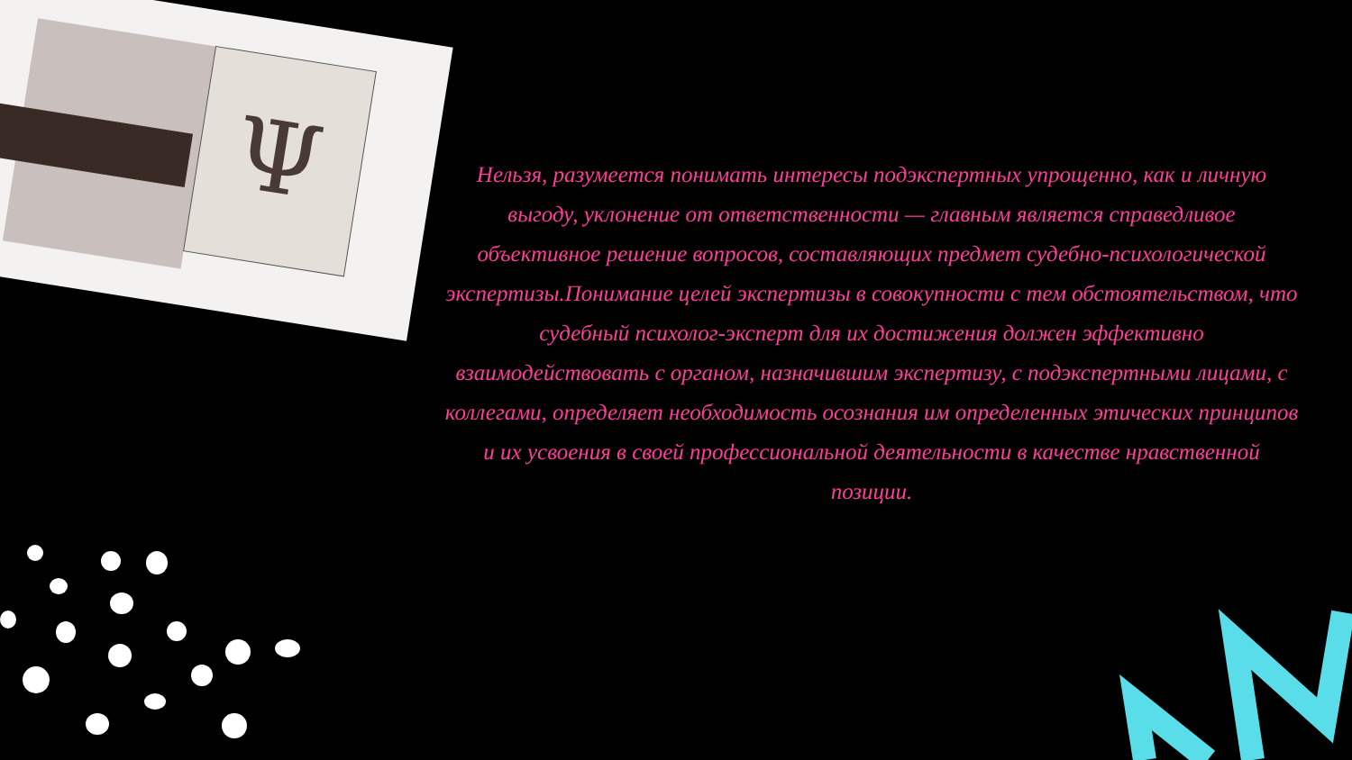Ψ
Нельзя, разумеется понимать интересы подэкспертных упрощенно, как и личную выгоду, уклонение от ответственности — главным является справедливое объективное решение вопросов, составляющих предмет судебно-психологической экспертизы.Понимание целей экспертизы в совокупности с тем обстоятельством, что судебный психолог-эксперт для их достижения должен эффективно взаимодействовать с органом, назначившим экспертизу, с подэкспертными лицами, с коллегами, определяет необходимость осознания им определенных этических принципов и их усвоения в своей профессиональной деятельности в качестве нравственной позиции.